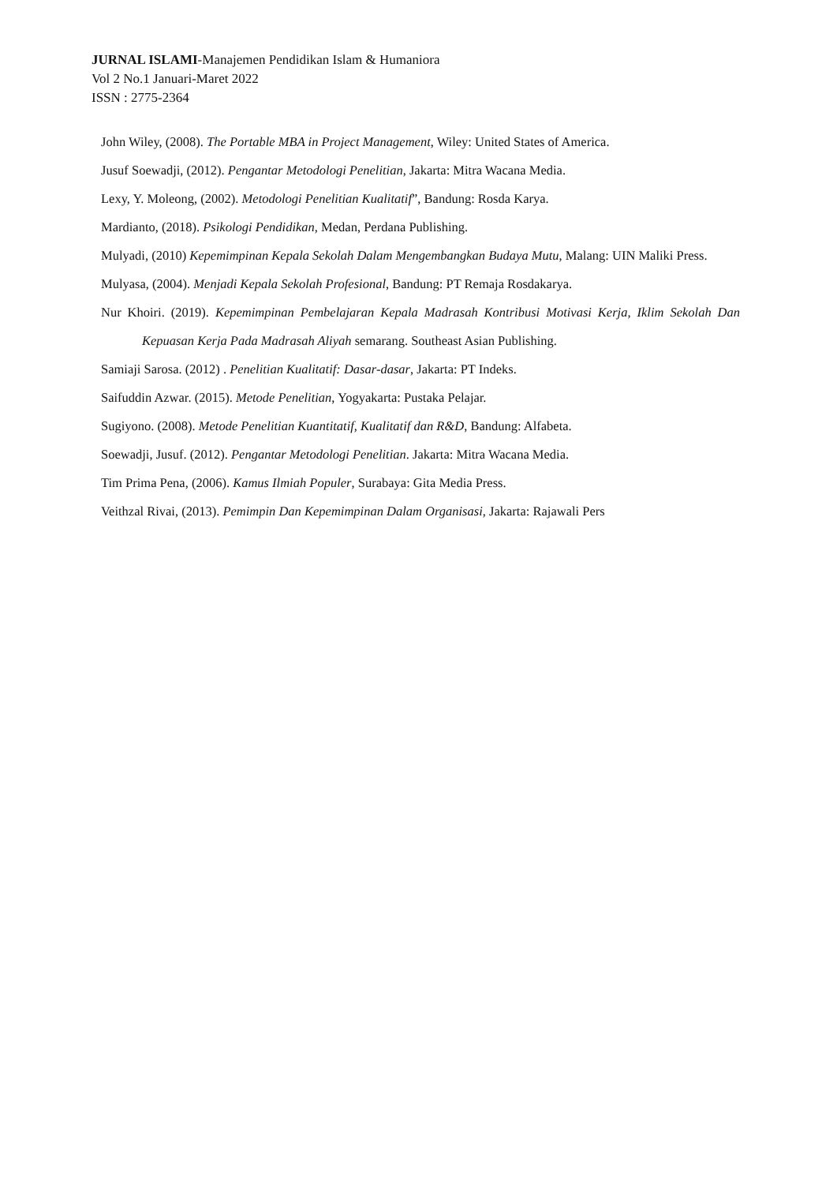JURNAL ISLAMI-Manajemen Pendidikan Islam & Humaniora
Vol 2 No.1 Januari-Maret 2022
ISSN : 2775-2364
John Wiley, (2008). The Portable MBA in Project Management, Wiley: United States of America.
Jusuf Soewadji, (2012). Pengantar Metodologi Penelitian, Jakarta: Mitra Wacana Media.
Lexy, Y. Moleong, (2002). Metodologi Penelitian Kualitatif”, Bandung: Rosda Karya.
Mardianto, (2018). Psikologi Pendidikan, Medan, Perdana Publishing.
Mulyadi, (2010) Kepemimpinan Kepala Sekolah Dalam Mengembangkan Budaya Mutu, Malang: UIN Maliki Press.
Mulyasa, (2004). Menjadi Kepala Sekolah Profesional, Bandung: PT Remaja Rosdakarya.
Nur Khoiri. (2019). Kepemimpinan Pembelajaran Kepala Madrasah Kontribusi Motivasi Kerja, Iklim Sekolah Dan Kepuasan Kerja Pada Madrasah Aliyah semarang. Southeast Asian Publishing.
Samiaji Sarosa. (2012) . Penelitian Kualitatif: Dasar-dasar, Jakarta: PT Indeks.
Saifuddin Azwar. (2015). Metode Penelitian, Yogyakarta: Pustaka Pelajar.
Sugiyono. (2008). Metode Penelitian Kuantitatif, Kualitatif dan R&D, Bandung: Alfabeta.
Soewadji, Jusuf. (2012). Pengantar Metodologi Penelitian. Jakarta: Mitra Wacana Media.
Tim Prima Pena, (2006). Kamus Ilmiah Populer, Surabaya: Gita Media Press.
Veithzal Rivai, (2013). Pemimpin Dan Kepemimpinan Dalam Organisasi, Jakarta: Rajawali Pers